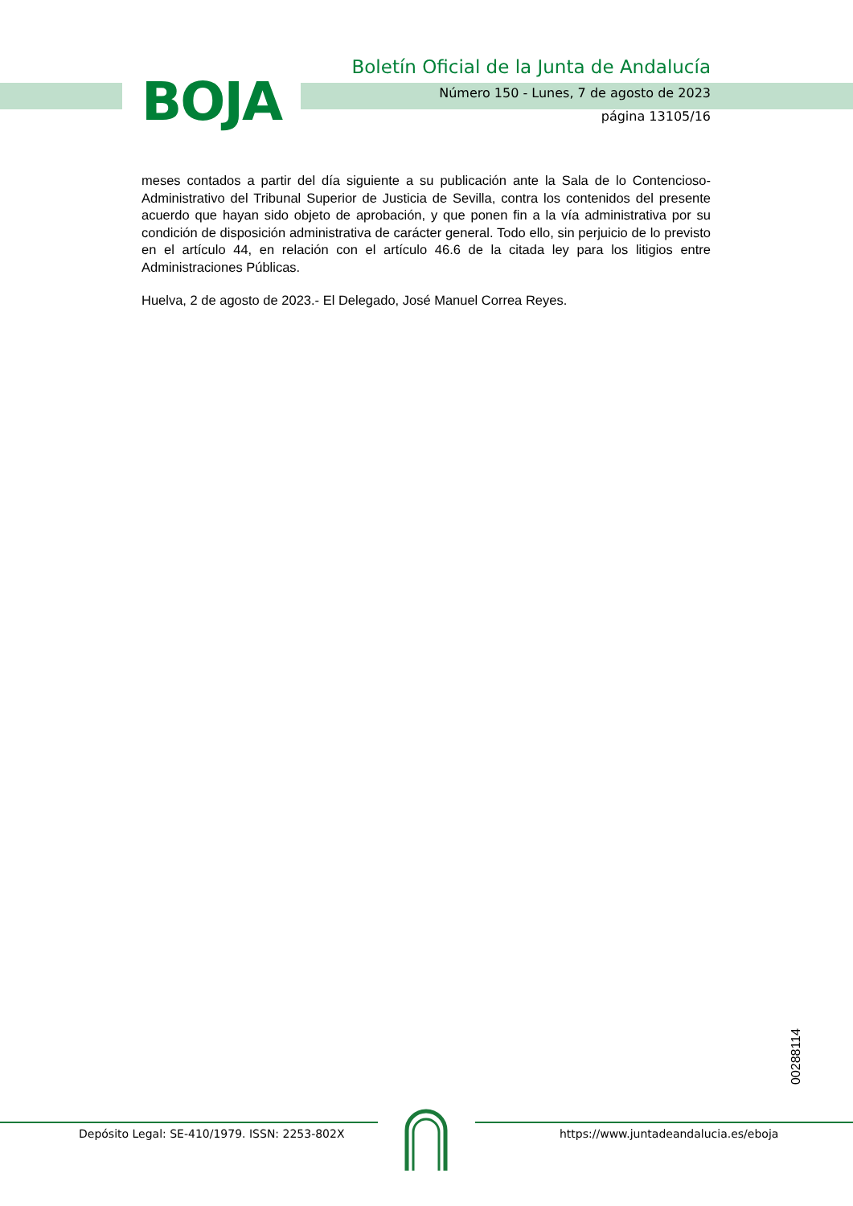BOJA
Boletín Oficial de la Junta de Andalucía
Número 150 - Lunes, 7 de agosto de 2023
página 13105/16
meses contados a partir del día siguiente a su publicación ante la Sala de lo Contencioso-Administrativo del Tribunal Superior de Justicia de Sevilla, contra los contenidos del presente acuerdo que hayan sido objeto de aprobación, y que ponen fin a la vía administrativa por su condición de disposición administrativa de carácter general. Todo ello, sin perjuicio de lo previsto en el artículo 44, en relación con el artículo 46.6 de la citada ley para los litigios entre Administraciones Públicas.
Huelva, 2 de agosto de 2023.- El Delegado, José Manuel Correa Reyes.
00288114
Depósito Legal: SE-410/1979. ISSN: 2253-802X
https://www.juntadeandalucia.es/eboja